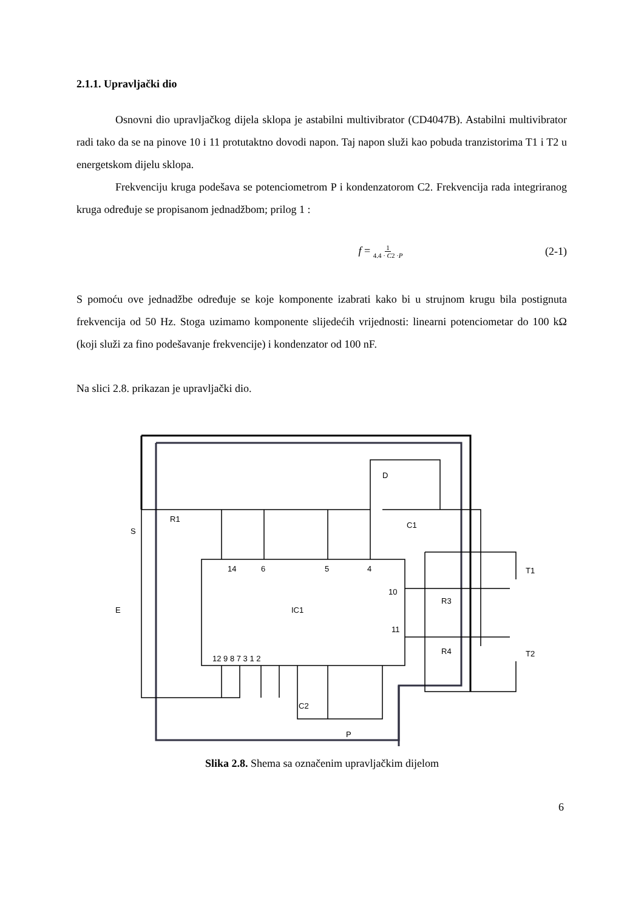2.1.1. Upravljački dio
Osnovni dio upravljačkog dijela sklopa je astabilni multivibrator (CD4047B). Astabilni multivibrator radi tako da se na pinove 10 i 11 protutaktno dovodi napon. Taj napon služi kao pobuda tranzistorima T1 i T2 u energetskom dijelu sklopa.
Frekvenciju kruga podešava se potenciometrom P i kondenzatorom C2. Frekvencija rada integriranog kruga određuje se propisanom jednadžbom; prilog 1 :
f = 1 4.4 · C2 ·P (2-1)
S pomoću ove jednadžbe određuje se koje komponente izabrati kako bi u strujnom krugu bila postignuta frekvencija od 50 Hz. Stoga uzimamo komponente slijedećih vrijednosti: linearni potenciometar do 100 kΩ (koji služi za fino podešavanje frekvencije) i kondenzator od 100 nF.
Na slici 2.8. prikazan je upravljački dio.
14
6
5
4
10
11
IC1
12 9 8 7 3 1 2
R1
S
E
D
C1
R3
R4
T1
T2
C2
P
Slika 2.8. Shema sa označenim upravljačkim dijelom
6